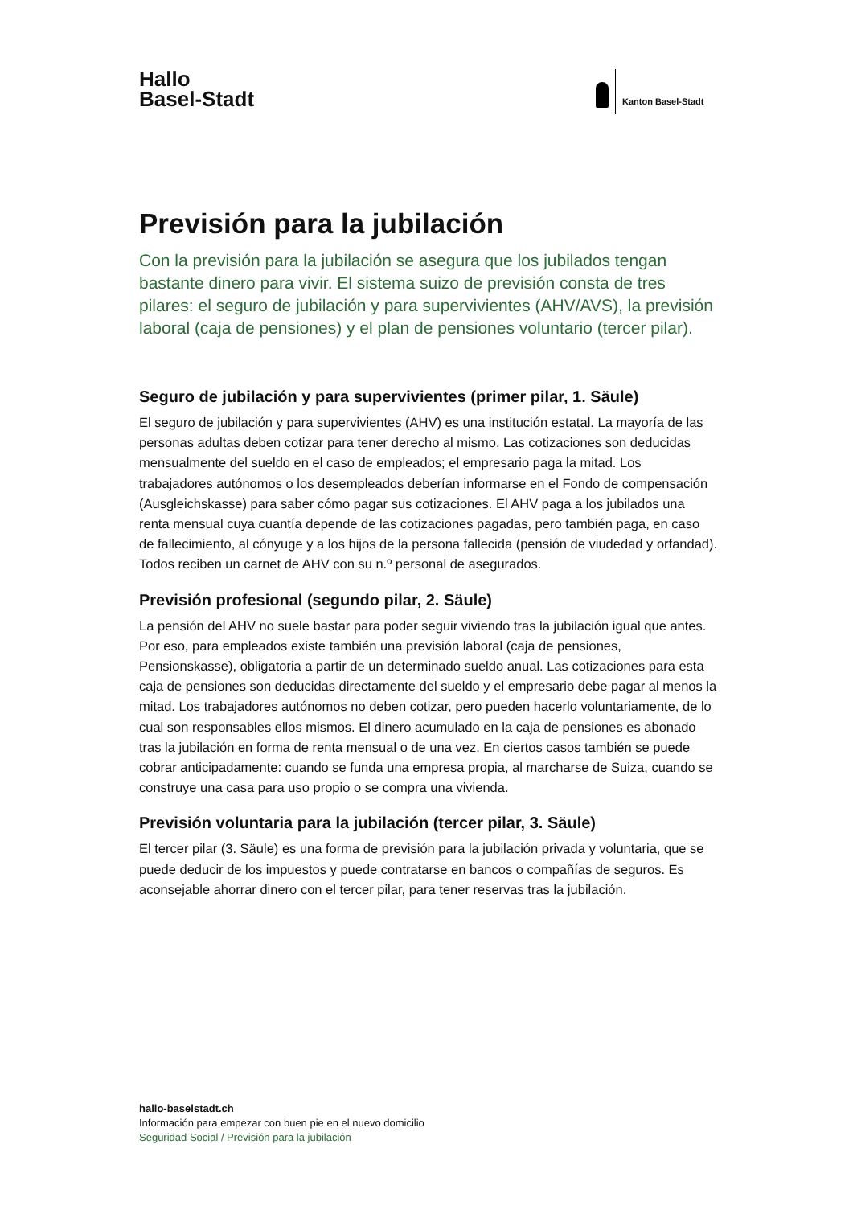Hallo
Basel-Stadt
Kanton Basel-Stadt
Previsión para la jubilación
Con la previsión para la jubilación se asegura que los jubilados tengan bastante dinero para vivir. El sistema suizo de previsión consta de tres pilares: el seguro de jubilación y para supervivientes (AHV/AVS), la previsión laboral (caja de pensiones) y el plan de pensiones voluntario (tercer pilar).
Seguro de jubilación y para supervivientes (primer pilar, 1. Säule)
El seguro de jubilación y para supervivientes (AHV) es una institución estatal. La mayoría de las personas adultas deben cotizar para tener derecho al mismo. Las cotizaciones son deducidas mensualmente del sueldo en el caso de empleados; el empresario paga la mitad. Los trabajadores autónomos o los desempleados deberían informarse en el Fondo de compensación (Ausgleichskasse) para saber cómo pagar sus cotizaciones. El AHV paga a los jubilados una renta mensual cuya cuantía depende de las cotizaciones pagadas, pero también paga, en caso de fallecimiento, al cónyuge y a los hijos de la persona fallecida (pensión de viudedad y orfandad). Todos reciben un carnet de AHV con su n.º personal de asegurados.
Previsión profesional (segundo pilar, 2. Säule)
La pensión del AHV no suele bastar para poder seguir viviendo tras la jubilación igual que antes. Por eso, para empleados existe también una previsión laboral (caja de pensiones, Pensionskasse), obligatoria a partir de un determinado sueldo anual. Las cotizaciones para esta caja de pensiones son deducidas directamente del sueldo y el empresario debe pagar al menos la mitad. Los trabajadores autónomos no deben cotizar, pero pueden hacerlo voluntariamente, de lo cual son responsables ellos mismos. El dinero acumulado en la caja de pensiones es abonado tras la jubilación en forma de renta mensual o de una vez. En ciertos casos también se puede cobrar anticipadamente: cuando se funda una empresa propia, al marcharse de Suiza, cuando se construye una casa para uso propio o se compra una vivienda.
Previsión voluntaria para la jubilación (tercer pilar, 3. Säule)
El tercer pilar (3. Säule) es una forma de previsión para la jubilación privada y voluntaria, que se puede deducir de los impuestos y puede contratarse en bancos o compañías de seguros. Es aconsejable ahorrar dinero con el tercer pilar, para tener reservas tras la jubilación.
hallo-baselstadt.ch
Información para empezar con buen pie en el nuevo domicilio
Seguridad Social / Previsión para la jubilación